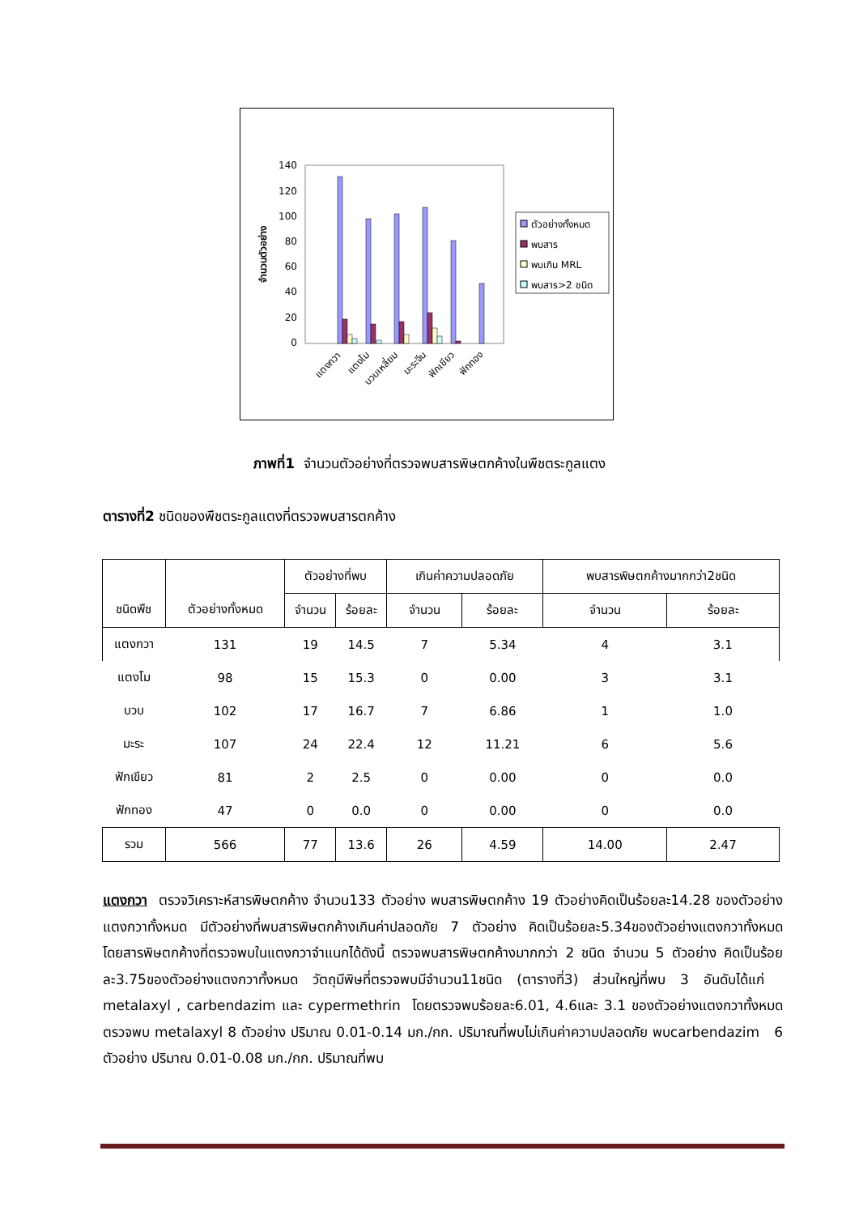140
120
100
80
60
40
20
0
จำนวนตัวอย่าง
แตงกวา
แตงโม
บวบเหลี่ยม
มะระจีน
ฟักเขียว
ฟักทอง
ตัวอย่างทั้งหมด
พบสาร
พบเกิน MRL
พบสาร>2 ชนิด
ภาพที่1 จำนวนตัวอย่างที่ตรวจพบสารพิษตกค้างในพืชตระกูลแตง
ตารางที่2 ชนิดของพืชตระกูลแตงที่ตรวจพบสารตกค้าง
| ชนิดพืช | ตัวอย่างทั้งหมด | ตัวอย่างที่พบ | | เกินค่าความปลอดภัย | | พบสารพิษตกค้างมากกว่า2ชนิด | |
| --- | --- | --- | --- | --- | --- | --- | --- |
| | | จำนวน | ร้อยละ | จำนวน | ร้อยละ | จำนวน | ร้อยละ |
| แตงกวา | 131 | 19 | 14.5 | 7 | 5.34 | 4 | 3.1 |
| แตงโม | 98 | 15 | 15.3 | 0 | 0.00 | 3 | 3.1 |
| บวบ | 102 | 17 | 16.7 | 7 | 6.86 | 1 | 1.0 |
| มะระ | 107 | 24 | 22.4 | 12 | 11.21 | 6 | 5.6 |
| ฟักเขียว | 81 | 2 | 2.5 | 0 | 0.00 | 0 | 0.0 |
| ฟักทอง | 47 | 0 | 0.0 | 0 | 0.00 | 0 | 0.0 |
| รวม | 566 | 77 | 13.6 | 26 | 4.59 | 14.00 | 2.47 |
แตงกวา ตรวจวิเคราะห์สารพิษตกค้าง จำนวน133 ตัวอย่าง พบสารพิษตกค้าง 19 ตัวอย่างคิดเป็นร้อยละ14.28 ของตัวอย่างแตงกวาทั้งหมด มีตัวอย่างที่พบสารพิษตกค้างเกินค่าปลอดภัย 7 ตัวอย่าง คิดเป็นร้อยละ5.34ของตัวอย่างแตงกวาทั้งหมด โดยสารพิษตกค้างที่ตรวจพบในแตงกวาจำแนกได้ดังนี้ ตรวจพบสารพิษตกค้างมากกว่า 2 ชนิด จำนวน 5 ตัวอย่าง คิดเป็นร้อยละ3.75ของตัวอย่างแตงกวาทั้งหมด วัตถุมีพิษที่ตรวจพบมีจำนวน11ชนิด (ตารางที่3) ส่วนใหญ่ที่พบ 3 อันดับได้แก่ metalaxyl , carbendazim และ cypermethrin โดยตรวจพบร้อยละ6.01, 4.6และ 3.1 ของตัวอย่างแตงกวาทั้งหมด ตรวจพบ metalaxyl 8 ตัวอย่าง ปริมาณ 0.01-0.14 มก./กก. ปริมาณที่พบไม่เกินค่าความปลอดภัย พบcarbendazim 6 ตัวอย่าง ปริมาณ 0.01-0.08 มก./กก. ปริมาณที่พบ